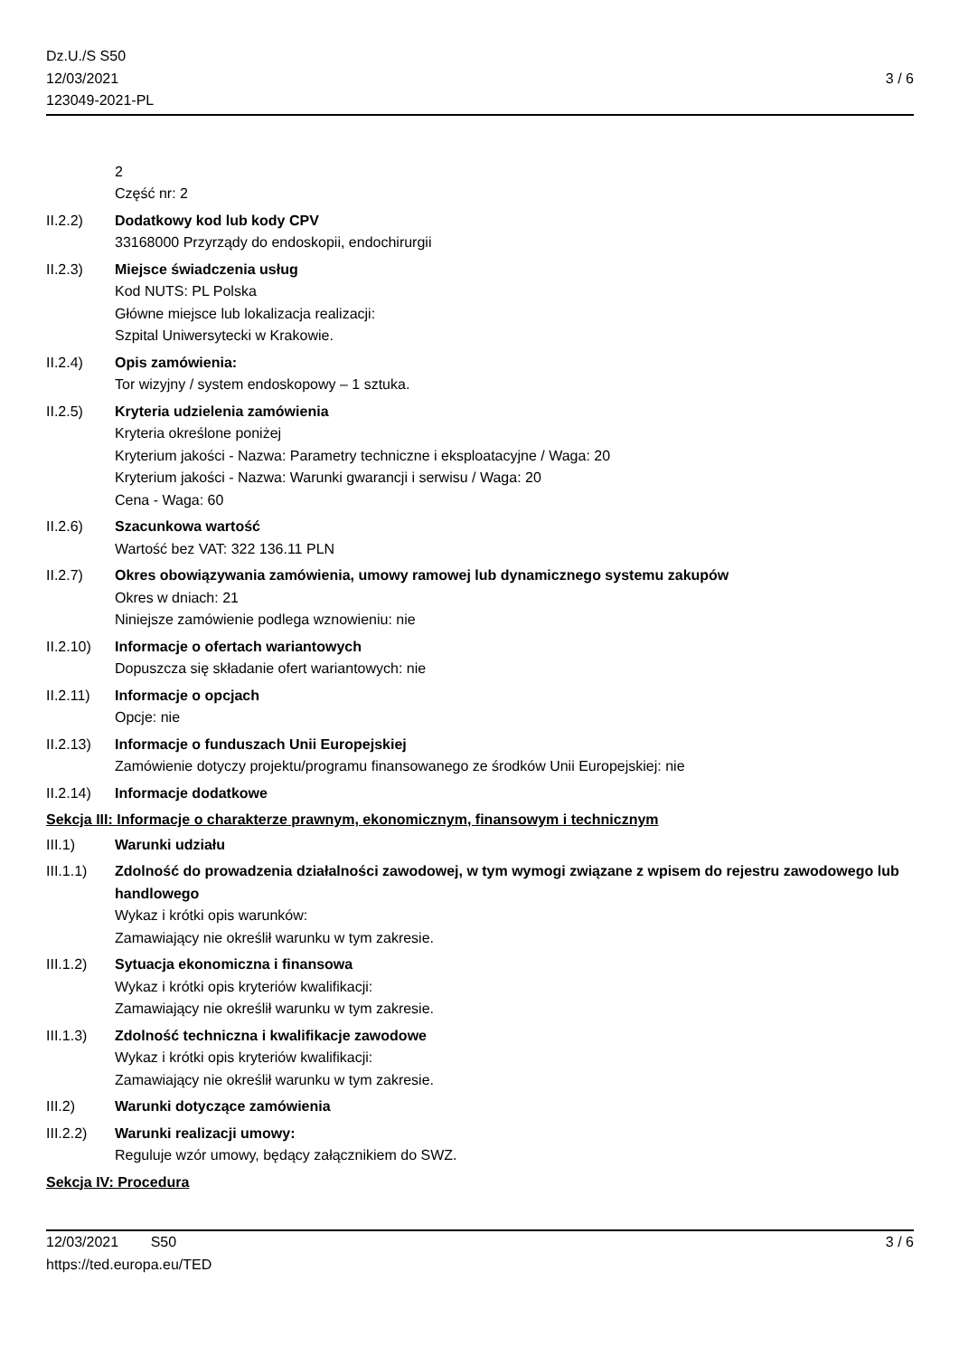Dz.U./S S50
12/03/2021
123049-2021-PL
3 / 6
2
Część nr: 2
II.2.2) Dodatkowy kod lub kody CPV
33168000 Przyrządy do endoskopii, endochirurgii
II.2.3) Miejsce świadczenia usług
Kod NUTS: PL Polska
Główne miejsce lub lokalizacja realizacji:
Szpital Uniwersytecki w Krakowie.
II.2.4) Opis zamówienia:
Tor wizyjny / system endoskopowy – 1 sztuka.
II.2.5) Kryteria udzielenia zamówienia
Kryteria określone poniżej
Kryterium jakości - Nazwa: Parametry techniczne i eksploatacyjne / Waga: 20
Kryterium jakości - Nazwa: Warunki gwarancji i serwisu / Waga: 20
Cena - Waga: 60
II.2.6) Szacunkowa wartość
Wartość bez VAT: 322 136.11 PLN
II.2.7) Okres obowiązywania zamówienia, umowy ramowej lub dynamicznego systemu zakupów
Okres w dniach: 21
Niniejsze zamówienie podlega wznowieniu: nie
II.2.10)
Informacje o ofertach wariantowych
Dopuszcza się składanie ofert wariantowych: nie
II.2.11)
Informacje o opcjach
Opcje: nie
II.2.13)
Informacje o funduszach Unii Europejskiej
Zamówienie dotyczy projektu/programu finansowanego ze środków Unii Europejskiej: nie
II.2.14)
Informacje dodatkowe
Sekcja III: Informacje o charakterze prawnym, ekonomicznym, finansowym i technicznym
III.1) Warunki udziału
III.1.1)
Zdolność do prowadzenia działalności zawodowej, w tym wymogi związane z wpisem do rejestru zawodowego lub handlowego
Wykaz i krótki opis warunków:
Zamawiający nie określił warunku w tym zakresie.
III.1.2)
Sytuacja ekonomiczna i finansowa
Wykaz i krótki opis kryteriów kwalifikacji:
Zamawiający nie określił warunku w tym zakresie.
III.1.3)
Zdolność techniczna i kwalifikacje zawodowe
Wykaz i krótki opis kryteriów kwalifikacji:
Zamawiający nie określił warunku w tym zakresie.
III.2) Warunki dotyczące zamówienia
III.2.2)
Warunki realizacji umowy:
Reguluje wzór umowy, będący załącznikiem do SWZ.
Sekcja IV: Procedura
12/03/2021 S50 3 / 6
https://ted.europa.eu/TED